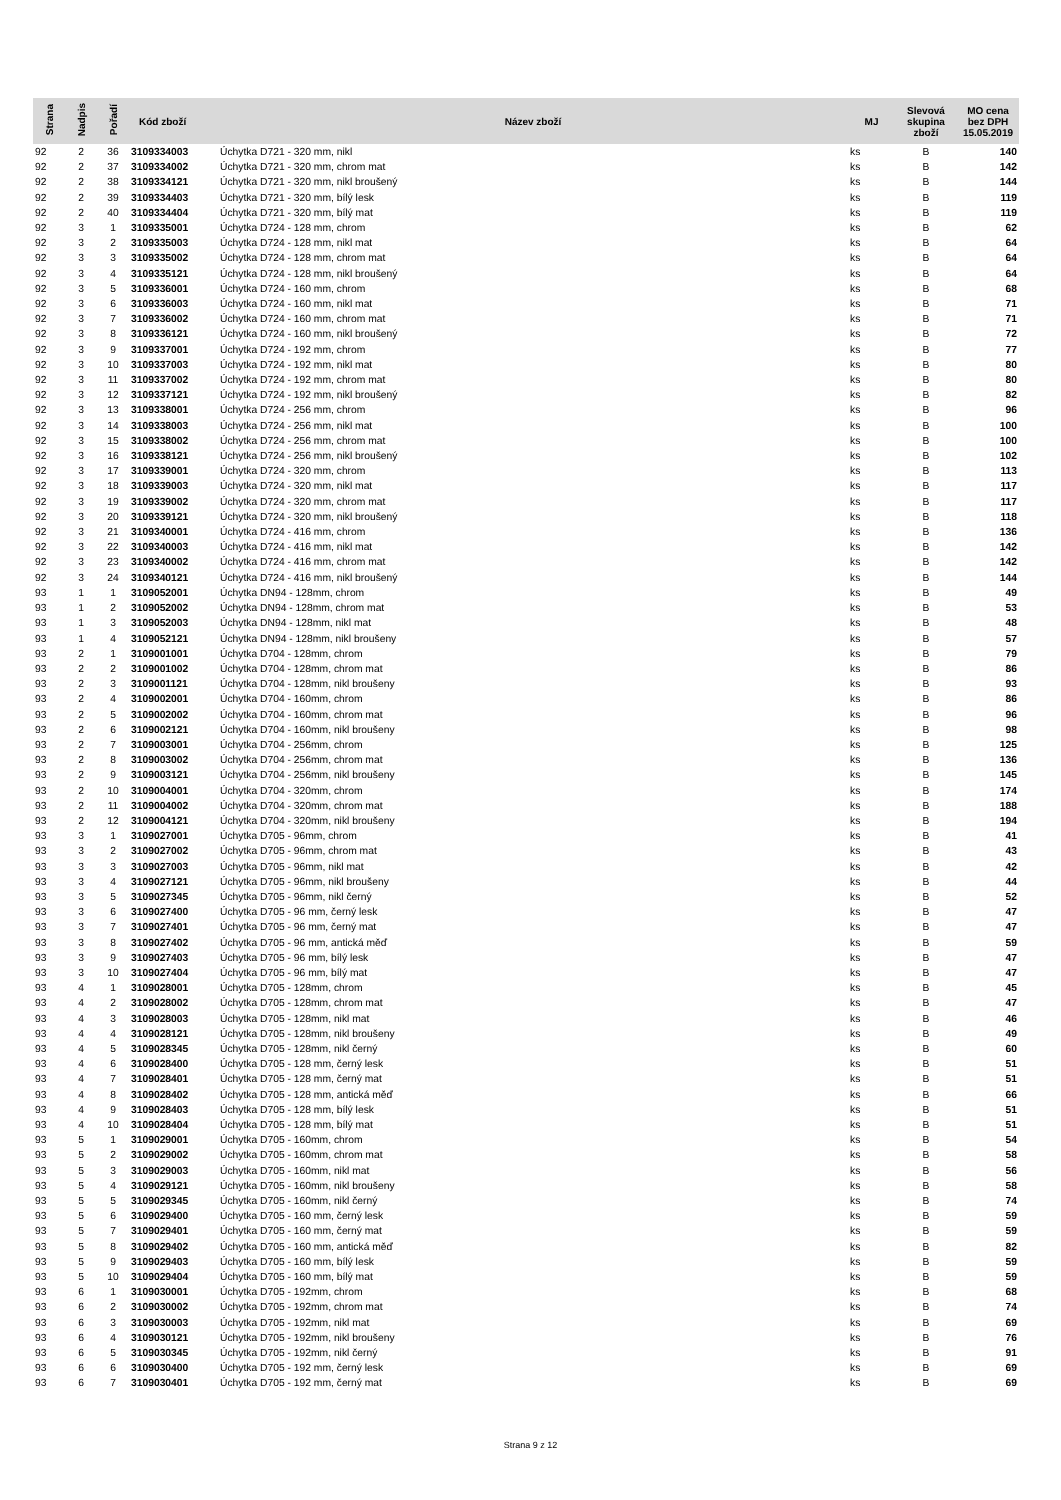| Strana | Nadpis | Pořadí | Kód zboží | Název zboží | MJ | Slevová skupina zboží | MO cena bez DPH 15.05.2019 |
| --- | --- | --- | --- | --- | --- | --- | --- |
| 92 | 2 | 36 | 3109334003 | Úchytka D721 - 320 mm, nikl | ks | B | 140 |
| 92 | 2 | 37 | 3109334002 | Úchytka D721 - 320 mm, chrom mat | ks | B | 142 |
| 92 | 2 | 38 | 3109334121 | Úchytka D721 - 320 mm, nikl broušený | ks | B | 144 |
| 92 | 2 | 39 | 3109334403 | Úchytka D721 - 320 mm, bílý lesk | ks | B | 119 |
| 92 | 2 | 40 | 3109334404 | Úchytka D721 - 320 mm, bílý mat | ks | B | 119 |
| 92 | 3 | 1 | 3109335001 | Úchytka D724 - 128 mm, chrom | ks | B | 62 |
| 92 | 3 | 2 | 3109335003 | Úchytka D724 - 128 mm, nikl mat | ks | B | 64 |
| 92 | 3 | 3 | 3109335002 | Úchytka D724 - 128 mm, chrom mat | ks | B | 64 |
| 92 | 3 | 4 | 3109335121 | Úchytka D724 - 128 mm, nikl broušený | ks | B | 64 |
| 92 | 3 | 5 | 3109336001 | Úchytka D724 - 160 mm, chrom | ks | B | 68 |
| 92 | 3 | 6 | 3109336003 | Úchytka D724 - 160 mm, nikl mat | ks | B | 71 |
| 92 | 3 | 7 | 3109336002 | Úchytka D724 - 160 mm, chrom mat | ks | B | 71 |
| 92 | 3 | 8 | 3109336121 | Úchytka D724 - 160 mm, nikl broušený | ks | B | 72 |
| 92 | 3 | 9 | 3109337001 | Úchytka D724 - 192 mm, chrom | ks | B | 77 |
| 92 | 3 | 10 | 3109337003 | Úchytka D724 - 192 mm, nikl mat | ks | B | 80 |
| 92 | 3 | 11 | 3109337002 | Úchytka D724 - 192 mm, chrom mat | ks | B | 80 |
| 92 | 3 | 12 | 3109337121 | Úchytka D724 - 192 mm, nikl broušený | ks | B | 82 |
| 92 | 3 | 13 | 3109338001 | Úchytka D724 - 256 mm, chrom | ks | B | 96 |
| 92 | 3 | 14 | 3109338003 | Úchytka D724 - 256 mm, nikl mat | ks | B | 100 |
| 92 | 3 | 15 | 3109338002 | Úchytka D724 - 256 mm, chrom mat | ks | B | 100 |
| 92 | 3 | 16 | 3109338121 | Úchytka D724 - 256 mm, nikl broušený | ks | B | 102 |
| 92 | 3 | 17 | 3109339001 | Úchytka D724 - 320 mm, chrom | ks | B | 113 |
| 92 | 3 | 18 | 3109339003 | Úchytka D724 - 320 mm, nikl mat | ks | B | 117 |
| 92 | 3 | 19 | 3109339002 | Úchytka D724 - 320 mm, chrom mat | ks | B | 117 |
| 92 | 3 | 20 | 3109339121 | Úchytka D724 - 320 mm, nikl broušený | ks | B | 118 |
| 92 | 3 | 21 | 3109340001 | Úchytka D724 - 416 mm, chrom | ks | B | 136 |
| 92 | 3 | 22 | 3109340003 | Úchytka D724 - 416 mm, nikl mat | ks | B | 142 |
| 92 | 3 | 23 | 3109340002 | Úchytka D724 - 416 mm, chrom mat | ks | B | 142 |
| 92 | 3 | 24 | 3109340121 | Úchytka D724 - 416 mm, nikl broušený | ks | B | 144 |
| 93 | 1 | 1 | 3109052001 | Úchytka DN94 - 128mm, chrom | ks | B | 49 |
| 93 | 1 | 2 | 3109052002 | Úchytka DN94 - 128mm, chrom mat | ks | B | 53 |
| 93 | 1 | 3 | 3109052003 | Úchytka DN94 - 128mm, nikl mat | ks | B | 48 |
| 93 | 1 | 4 | 3109052121 | Úchytka DN94 - 128mm, nikl broušeny | ks | B | 57 |
| 93 | 2 | 1 | 3109001001 | Úchytka D704 - 128mm, chrom | ks | B | 79 |
| 93 | 2 | 2 | 3109001002 | Úchytka D704 - 128mm, chrom mat | ks | B | 86 |
| 93 | 2 | 3 | 3109001121 | Úchytka D704 - 128mm, nikl broušeny | ks | B | 93 |
| 93 | 2 | 4 | 3109002001 | Úchytka D704 - 160mm, chrom | ks | B | 86 |
| 93 | 2 | 5 | 3109002002 | Úchytka D704 - 160mm, chrom mat | ks | B | 96 |
| 93 | 2 | 6 | 3109002121 | Úchytka D704 - 160mm, nikl broušeny | ks | B | 98 |
| 93 | 2 | 7 | 3109003001 | Úchytka D704 - 256mm, chrom | ks | B | 125 |
| 93 | 2 | 8 | 3109003002 | Úchytka D704 - 256mm, chrom mat | ks | B | 136 |
| 93 | 2 | 9 | 3109003121 | Úchytka D704 - 256mm, nikl broušeny | ks | B | 145 |
| 93 | 2 | 10 | 3109004001 | Úchytka D704 - 320mm, chrom | ks | B | 174 |
| 93 | 2 | 11 | 3109004002 | Úchytka D704 - 320mm, chrom mat | ks | B | 188 |
| 93 | 2 | 12 | 3109004121 | Úchytka D704 - 320mm, nikl broušeny | ks | B | 194 |
| 93 | 3 | 1 | 3109027001 | Úchytka D705 - 96mm, chrom | ks | B | 41 |
| 93 | 3 | 2 | 3109027002 | Úchytka D705 - 96mm, chrom mat | ks | B | 43 |
| 93 | 3 | 3 | 3109027003 | Úchytka D705 - 96mm, nikl mat | ks | B | 42 |
| 93 | 3 | 4 | 3109027121 | Úchytka D705 - 96mm, nikl broušeny | ks | B | 44 |
| 93 | 3 | 5 | 3109027345 | Úchytka D705 - 96mm, nikl černý | ks | B | 52 |
| 93 | 3 | 6 | 3109027400 | Úchytka D705 - 96 mm, černý lesk | ks | B | 47 |
| 93 | 3 | 7 | 3109027401 | Úchytka D705 - 96 mm, černý mat | ks | B | 47 |
| 93 | 3 | 8 | 3109027402 | Úchytka D705 - 96 mm, antická měď | ks | B | 59 |
| 93 | 3 | 9 | 3109027403 | Úchytka D705 - 96 mm, bílý lesk | ks | B | 47 |
| 93 | 3 | 10 | 3109027404 | Úchytka D705 - 96 mm, bílý mat | ks | B | 47 |
| 93 | 4 | 1 | 3109028001 | Úchytka D705 - 128mm, chrom | ks | B | 45 |
| 93 | 4 | 2 | 3109028002 | Úchytka D705 - 128mm, chrom mat | ks | B | 47 |
| 93 | 4 | 3 | 3109028003 | Úchytka D705 - 128mm, nikl mat | ks | B | 46 |
| 93 | 4 | 4 | 3109028121 | Úchytka D705 - 128mm, nikl broušeny | ks | B | 49 |
| 93 | 4 | 5 | 3109028345 | Úchytka D705 - 128mm, nikl černý | ks | B | 60 |
| 93 | 4 | 6 | 3109028400 | Úchytka D705 - 128 mm, černý lesk | ks | B | 51 |
| 93 | 4 | 7 | 3109028401 | Úchytka D705 - 128 mm, černý mat | ks | B | 51 |
| 93 | 4 | 8 | 3109028402 | Úchytka D705 - 128 mm, antická měď | ks | B | 66 |
| 93 | 4 | 9 | 3109028403 | Úchytka D705 - 128 mm, bílý lesk | ks | B | 51 |
| 93 | 4 | 10 | 3109028404 | Úchytka D705 - 128 mm, bílý mat | ks | B | 51 |
| 93 | 5 | 1 | 3109029001 | Úchytka D705 - 160mm, chrom | ks | B | 54 |
| 93 | 5 | 2 | 3109029002 | Úchytka D705 - 160mm, chrom mat | ks | B | 58 |
| 93 | 5 | 3 | 3109029003 | Úchytka D705 - 160mm, nikl mat | ks | B | 56 |
| 93 | 5 | 4 | 3109029121 | Úchytka D705 - 160mm, nikl broušeny | ks | B | 58 |
| 93 | 5 | 5 | 3109029345 | Úchytka D705 - 160mm, nikl černý | ks | B | 74 |
| 93 | 5 | 6 | 3109029400 | Úchytka D705 - 160 mm, černý lesk | ks | B | 59 |
| 93 | 5 | 7 | 3109029401 | Úchytka D705 - 160 mm, černý mat | ks | B | 59 |
| 93 | 5 | 8 | 3109029402 | Úchytka D705 - 160 mm, antická měď | ks | B | 82 |
| 93 | 5 | 9 | 3109029403 | Úchytka D705 - 160 mm, bílý lesk | ks | B | 59 |
| 93 | 5 | 10 | 3109029404 | Úchytka D705 - 160 mm, bílý mat | ks | B | 59 |
| 93 | 6 | 1 | 3109030001 | Úchytka D705 - 192mm, chrom | ks | B | 68 |
| 93 | 6 | 2 | 3109030002 | Úchytka D705 - 192mm, chrom mat | ks | B | 74 |
| 93 | 6 | 3 | 3109030003 | Úchytka D705 - 192mm, nikl mat | ks | B | 69 |
| 93 | 6 | 4 | 3109030121 | Úchytka D705 - 192mm, nikl broušeny | ks | B | 76 |
| 93 | 6 | 5 | 3109030345 | Úchytka D705 - 192mm, nikl černý | ks | B | 91 |
| 93 | 6 | 6 | 3109030400 | Úchytka D705 - 192 mm, černý lesk | ks | B | 69 |
| 93 | 6 | 7 | 3109030401 | Úchytka D705 - 192 mm, černý mat | ks | B | 69 |
Strana 9 z 12